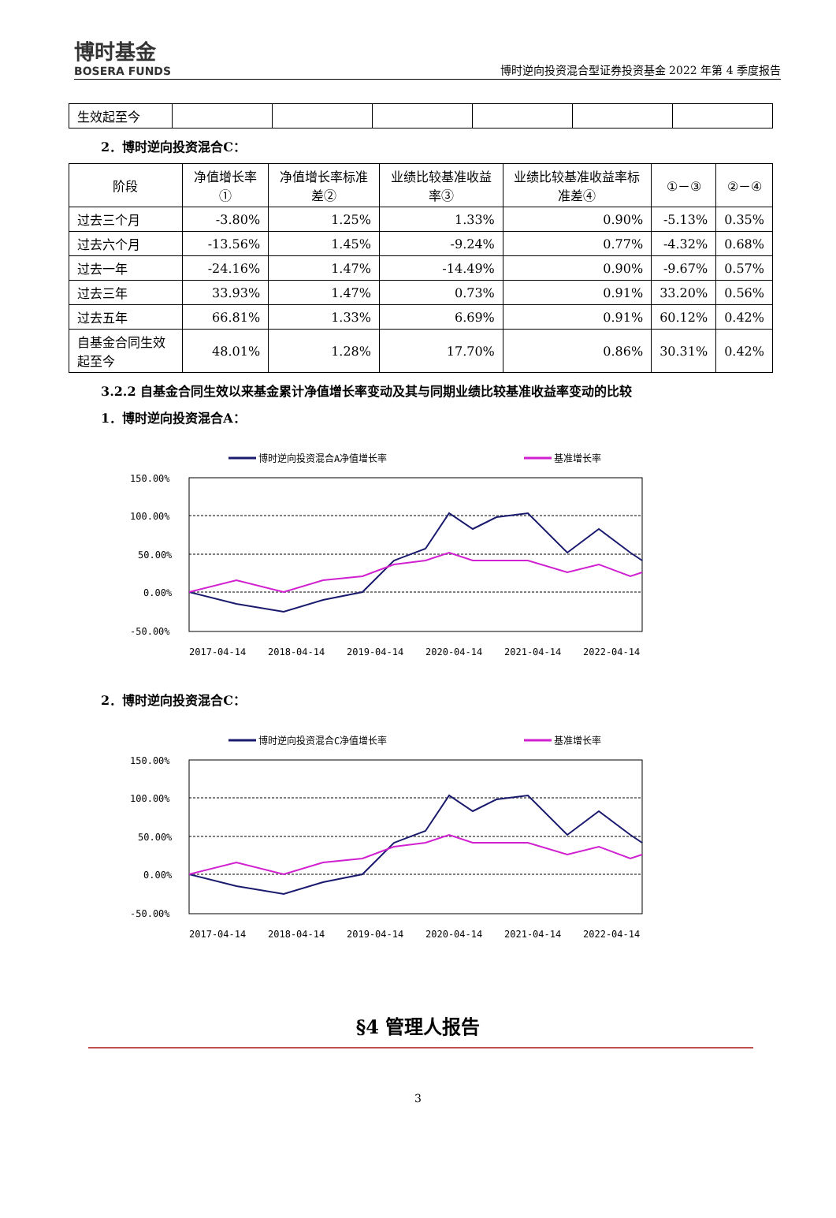博时基金
BOSERA FUNDS
博时逆向投资混合型证券投资基金 2022 年第 4 季度报告
| 生效起至今 | | | | | | |
2．博时逆向投资混合C：
| 阶段 | 净值增长率① | 净值增长率标准差② | 业绩比较基准收益率③ | 业绩比较基准收益率标准差④ | ①－③ | ②－④ |
| --- | --- | --- | --- | --- | --- | --- |
| 过去三个月 | -3.80% | 1.25% | 1.33% | 0.90% | -5.13% | 0.35% |
| 过去六个月 | -13.56% | 1.45% | -9.24% | 0.77% | -4.32% | 0.68% |
| 过去一年 | -24.16% | 1.47% | -14.49% | 0.90% | -9.67% | 0.57% |
| 过去三年 | 33.93% | 1.47% | 0.73% | 0.91% | 33.20% | 0.56% |
| 过去五年 | 66.81% | 1.33% | 6.69% | 0.91% | 60.12% | 0.42% |
| 自基金合同生效起至今 | 48.01% | 1.28% | 17.70% | 0.86% | 30.31% | 0.42% |
3.2.2 自基金合同生效以来基金累计净值增长率变动及其与同期业绩比较基准收益率变动的比较
1．博时逆向投资混合A：
博时逆向投资混合A净值增长率
基准增长率
150.00%
100.00%
50.00%
0.00%
-50.00%
2017-04-14
2018-04-14
2019-04-14
2020-04-14
2021-04-14
2022-04-14
2．博时逆向投资混合C：
博时逆向投资混合C净值增长率
基准增长率
150.00%
100.00%
50.00%
0.00%
-50.00%
2017-04-14
2018-04-14
2019-04-14
2020-04-14
2021-04-14
2022-04-14
§4 管理人报告
3